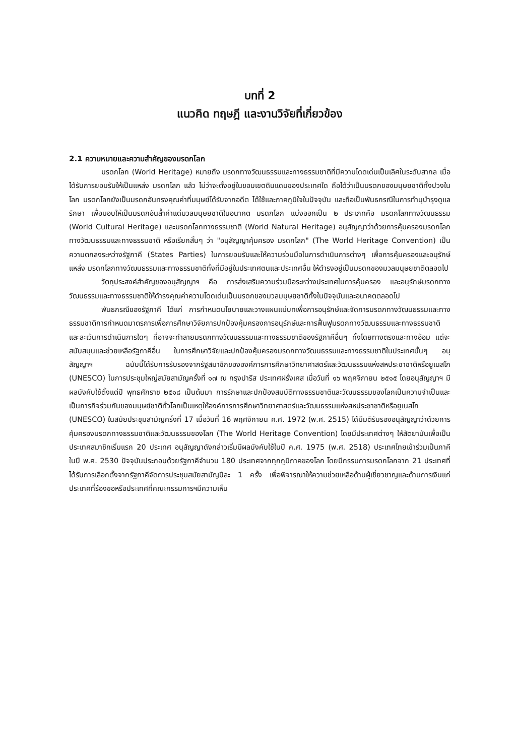บทที่ 2
แนวคิด ทฤษฎี และงานวิจัยที่เกี่ยวข้อง
2.1 ความหมายและความสำคัญของมรดกโลก
มรดกโลก (World Heritage) หมายถึง มรดกทางวัฒนธรรมและทางธรรมชาติที่มีความโดดเด่นเป็นเลิศในระดับสากล เมื่อได้รับการยอมรับให้เป็นแหล่ง มรดกโลก แล้ว ไม่ว่าจะตั้งอยู่ในขอบเขตดินแดนของประเทศใด ถือได้ว่าเป็นมรดกของมนุษยชาติทั้งปวงในโลก มรดกโลกยังเป็นมรดกอันทรงคุณค่าที่มนุษย์ได้รับจากอดีต ได้ใช้และภาคภูมิใจในปัจจุบัน และถือเป็นพันธกรณีในการทำนุบำรุงดูแลรักษา เพื่อมอบให้เป็นมรดกอันล้ำค่าแด่มวลมนุษยชาติในอนาคต มรดกโลก แบ่งออกเป็น ๒ ประเภทคือ มรดกโลกทางวัฒนธรรม (World Cultural Heritage) และมรดกโลกทางธรรมชาติ (World Natural Heritage) อนุสัญญาว่าด้วยการคุ้มครองมรดกโลกทางวัฒนธรรมและทางธรรมชาติ หรือเรียกสั้นๆ ว่า "อนุสัญญาคุ้มครอง มรดกโลก" (The World Heritage Convention) เป็นความตกลงระหว่างรัฐภาคี (States Parties) ในการยอมรับและให้ความร่วมมือในการดำเนินการต่างๆ เพื่อการคุ้มครองและอนุรักษ์แหล่ง มรดกโลกทางวัฒนธรรมและทางธรรมชาติทั้งที่มีอยู่ในประเทศตนและประเทศอื่น ให้ดำรงอยู่เป็นมรดกของมวลมนุษยชาติตลอดไป
วัตถุประสงค์สำคัญของอนุสัญญาฯ คือ การส่งเสริมความร่วมมือระหว่างประเทศในการคุ้มครอง และอนุรักษ์มรดกทางวัฒนธรรมและทางธรรมชาติให้ดำรงคุณค่าความโดดเด่นเป็นมรดกของมวลมนุษยชาติทั้งในปัจจุบันและอนาคตตลอดไป
พันธกรณีของรัฐภาคี ได้แก่ การกำหนดนโยบายและวางแผนแม่บทเพื่อการอนุรักษ์และจัดการมรดกทางวัฒนธรรมและทางธรรมชาติการกำหนดมาตรการเพื่อการศึกษาวิจัยการปกป้องคุ้มครองการอนุรักษ์และการฟื้นฟูมรดกทางวัฒนธรรมและทางธรรมชาติและละเว้นการดำเนินการใดๆ ที่อาจจะทำลายมรดกทางวัฒนธรรมและทางธรรมชาติของรัฐภาคีอื่นๆ ทั้งโดยทางตรงและทางอ้อม แต่จะสนับสนุนและช่วยเหลือรัฐภาคีอื่น ในการศึกษาวิจัยและปกป้องคุ้มครองมรดกทางวัฒนธรรมและทางธรรมชาติในประเทศนั้นๆ อนุสัญญาฯ ฉบับนี้ได้รับการรับรองจากรัฐสมาชิกขององค์การการศึกษาวิทยาศาสตร์และวัฒนธรรมแห่งสหประชาชาติหรือยูเนสโก (UNESCO) ในการประชุมใหญ่สมัยสามัญครั้งที่ ๑๗ ณ กรุงปารีส ประเทศฝรั่งเศส เมื่อวันที่ ๑๖ พฤศจิกายน ๒๕๑๕ โดยอนุสัญญาฯ มีผลบังคับใช้ตั้งแต่ปี พุทธศักราช ๒๕๑๘ เป็นต้นมา การรักษาและปกป้องสมบัติทางธรรมชาติและวัฒนธรรมของโลกเป็นความจำเป็นและเป็นภารกิจร่วมกันของมนุษย์ชาติทั่วโลกเป็นเหตุให้องค์การการศึกษาวิทยาศาสตร์และวัฒนธรรมแห่งสหประชาชาติหรือยูเนสโก (UNESCO) ในสมัยประชุมสามัญครั้งที่ 17 เมื่อวันที่ 16 พฤศจิกายน ค.ศ. 1972 (พ.ศ. 2515) ได้มีมติรับรองอนุสัญญาว่าด้วยการคุ้มครองมรดกทางธรรมชาติและวัฒนธรรมของโลก (The World Heritage Convention) โดยมีประเทศต่างๆ ให้สัตยาบันเพื่อเป็นประเทศสมาชิกเริ่มแรก 20 ประเทศ อนุสัญญาดังกล่าวเริ่มมีผลบังคับใช้ในปี ค.ศ. 1975 (พ.ศ. 2518) ประเทศไทยเข้าร่วมเป็นภาคี ในปี พ.ศ. 2530 ปัจจุบันประกอบด้วยรัฐภาคีจำนวน 180 ประเทศจากทุกภูมิภาคของโลก โดยมีกรรมการมรดกโลกจาก 21 ประเทศที่ได้รับการเลือกตั้งจากรัฐภาคีจัดการประชุมสมัยสามัญปีละ 1 ครั้ง เพื่อพิจารณาให้ความช่วยเหลือด้านผู้เชี่ยวชาญและด้านการเงินแก่ประเทศที่ร้องขอหรือประเทศที่คณะกรรมการฯมีความเห็น